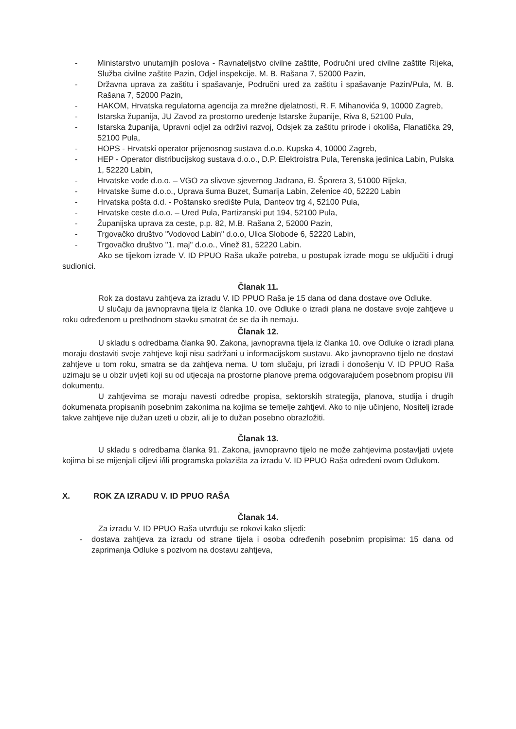- Ministarstvo unutarnjih poslova - Ravnateljstvo civilne zaštite, Područni ured civilne zaštite Rijeka, Služba civilne zaštite Pazin, Odjel inspekcije, M. B. Rašana 7, 52000 Pazin,
- Državna uprava za zaštitu i spašavanje, Područni ured za zaštitu i spašavanje Pazin/Pula, M. B. Rašana 7, 52000 Pazin,
- HAKOM, Hrvatska regulatorna agencija za mrežne djelatnosti, R. F. Mihanovića 9, 10000 Zagreb,
- Istarska županija, JU Zavod za prostorno uređenje Istarske županije, Riva 8, 52100 Pula,
- Istarska županija, Upravni odjel za održivi razvoj, Odsjek za zaštitu prirode i okoliša, Flanatička 29, 52100 Pula,
- HOPS - Hrvatski operator prijenosnog sustava d.o.o. Kupska 4, 10000 Zagreb,
- HEP - Operator distribucijskog sustava d.o.o., D.P. Elektroistra Pula, Terenska jedinica Labin, Pulska 1, 52220 Labin,
- Hrvatske vode d.o.o. – VGO za slivove sjevernog Jadrana, Đ. Šporera 3, 51000 Rijeka,
- Hrvatske šume d.o.o., Uprava šuma Buzet, Šumarija Labin, Zelenice 40, 52220 Labin
- Hrvatska pošta d.d. - Poštansko središte Pula, Danteov trg 4, 52100 Pula,
- Hrvatske ceste d.o.o. – Ured Pula, Partizanski put 194, 52100 Pula,
- Županijska uprava za ceste, p.p. 82, M.B. Rašana 2, 52000 Pazin,
- Trgovačko društvo "Vodovod Labin" d.o.o, Ulica Slobode 6, 52220 Labin,
- Trgovačko društvo "1. maj" d.o.o., Vinež 81, 52220 Labin.
Ako se tijekom izrade V. ID PPUO Raša ukaže potreba, u postupak izrade mogu se uključiti i drugi sudionici.
Članak 11.
Rok za dostavu zahtjeva za izradu V. ID PPUO Raša je 15 dana od dana dostave ove Odluke.
U slučaju da javnopravna tijela iz članka 10. ove Odluke o izradi plana ne dostave svoje zahtjeve u roku određenom u prethodnom stavku smatrat će se da ih nemaju.
Članak 12.
U skladu s odredbama članka 90. Zakona, javnopravna tijela iz članka 10. ove Odluke o izradi plana moraju dostaviti svoje zahtjeve koji nisu sadržani u informacijskom sustavu. Ako javnopravno tijelo ne dostavi zahtjeve u tom roku, smatra se da zahtjeva nema. U tom slučaju, pri izradi i donošenju V. ID PPUO Raša uzimaju se u obzir uvjeti koji su od utjecaja na prostorne planove prema odgovarajućem posebnom propisu i/ili dokumentu.
U zahtjevima se moraju navesti odredbe propisa, sektorskih strategija, planova, studija i drugih dokumenata propisanih posebnim zakonima na kojima se temelje zahtjevi. Ako to nije učinjeno, Nositelj izrade takve zahtjeve nije dužan uzeti u obzir, ali je to dužan posebno obrazložiti.
Članak 13.
U skladu s odredbama članka 91. Zakona, javnopravno tijelo ne može zahtjevima postavljati uvjete kojima bi se mijenjali ciljevi i/ili programska polazišta za izradu V. ID PPUO Raša određeni ovom Odlukom.
X. ROK ZA IZRADU V. ID PPUO RAŠA
Članak 14.
Za izradu V. ID PPUO Raša utvrđuju se rokovi kako slijedi:
- dostava zahtjeva za izradu od strane tijela i osoba određenih posebnim propisima: 15 dana od zaprimanja Odluke s pozivom na dostavu zahtjeva,